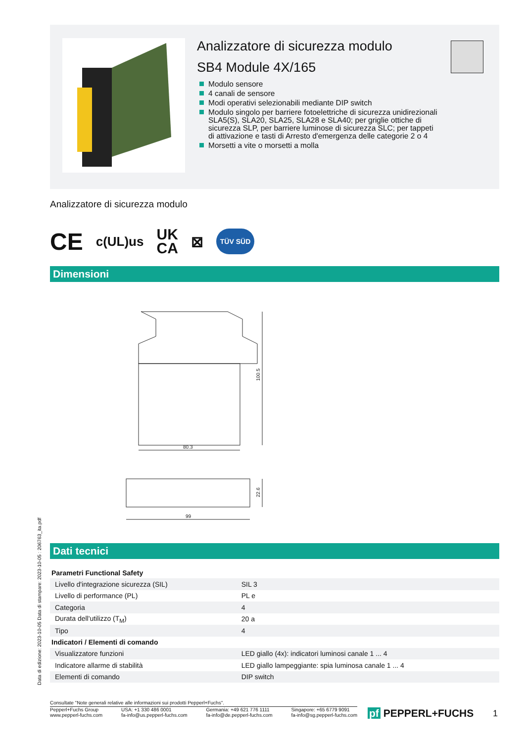Analizzatore di sicurezza modulo
SB4 Module 4X/165
Modulo sensore
4 canali de sensore
Modi operativi selezionabili mediante DIP switch
Modulo singolo per barriere fotoelettriche di sicurezza unidirezionali SLA5(S), SLA20, SLA25, SLA28 e SLA40; per griglie ottiche di sicurezza SLP, per barriere luminose di sicurezza SLC; per tappeti di attivazione e tasti di Arresto d'emergenza delle categorie 2 o 4
Morsetti a vite o morsetti a molla
Analizzatore di sicurezza modulo
CE c(UL)us UK
CA ⊠ TÜV SÜD
Dimensioni
100.5
80.3
22.6
99
Dati tecnici
| Parametri Functional Safety | |
| --- | --- |
| Livello d'integrazione sicurezza (SIL) | SIL 3 |
| Livello di performance (PL) | PL e |
| Categoria | 4 |
| Durata dell'utilizzo (T<sub>M</sub>) | 20 a |
| Tipo | 4 |
| Indicatori / Elementi di comando | |
| Visualizzatore funzioni | LED giallo (4x): indicatori luminosi canale 1 ... 4 |
| Indicatore allarme di stabilità | LED giallo lampeggiante: spia luminosa canale 1 ... 4 |
| Elementi di comando | DIP switch |
Data di edizione: 2023-10-05 Data di stampare: 2023-10-05 : 206763_ita.pdf
Consultate "Note generali relative alle informazioni sui prodotti Pepperl+Fuchs".
Pepperl+Fuchs Group
www.pepperl-fuchs.com USA: +1 330 486 0001
fa-info@us.pepperl-fuchs.com Germania: +49 621 776 1111
fa-info@de.pepperl-fuchs.com Singapore: +65 6779 9091
fa-info@sg.pepperl-fuchs.com
pf PEPPERL+FUCHS 1